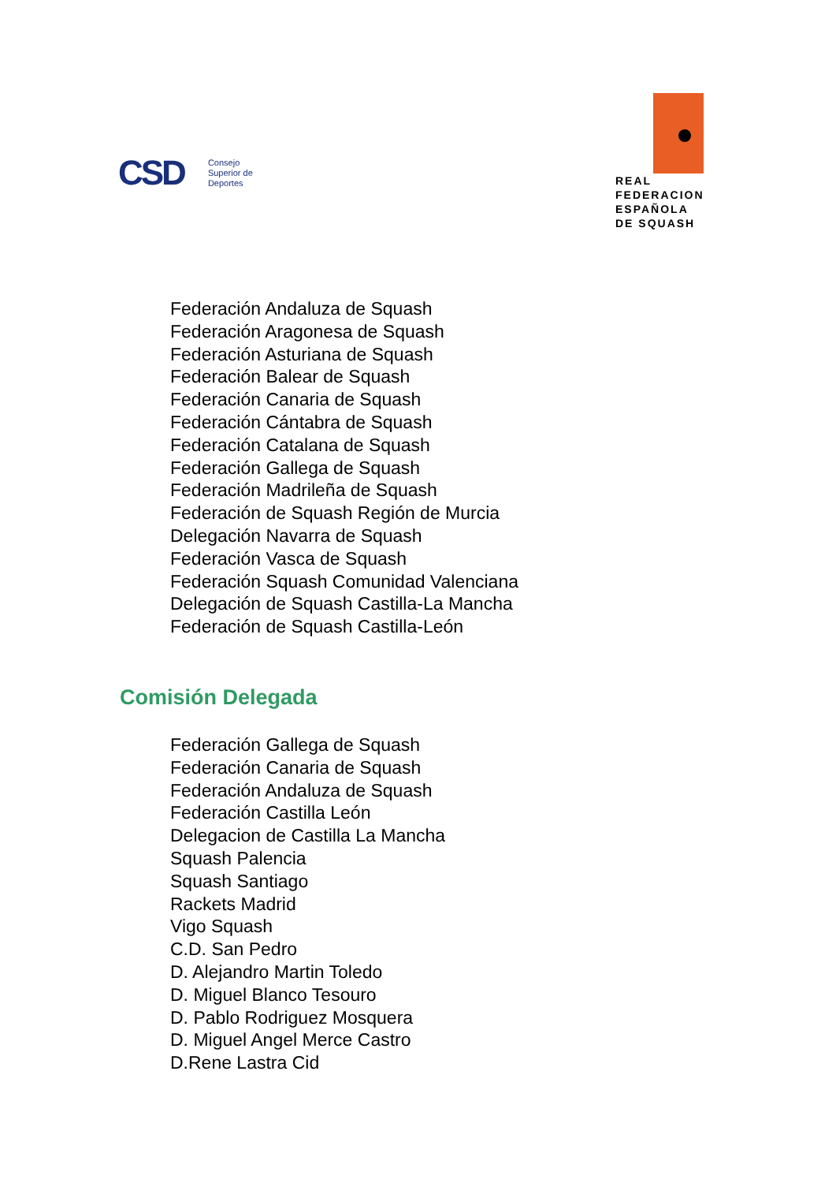CSD
Consejo
Superior de
Deportes
REAL
FEDERACION
ESPAÑOLA
DE SQUASH
Federación Andaluza de Squash
Federación Aragonesa de Squash
Federación Asturiana de Squash
Federación Balear de Squash
Federación Canaria de Squash
Federación Cántabra de Squash
Federación Catalana de Squash
Federación Gallega de Squash
Federación Madrileña de Squash
Federación de Squash Región de Murcia
Delegación Navarra de Squash
Federación Vasca de Squash
Federación Squash Comunidad Valenciana
Delegación de Squash Castilla-La Mancha
Federación de Squash Castilla-León
Comisión Delegada
Federación Gallega de Squash
Federación Canaria de Squash
Federación Andaluza de Squash
Federación Castilla León
Delegacion de Castilla La Mancha
Squash Palencia
Squash Santiago
Rackets Madrid
Vigo Squash
C.D. San Pedro
D. Alejandro Martin Toledo
D. Miguel Blanco Tesouro
D. Pablo Rodriguez Mosquera
D. Miguel Angel Merce Castro
D.Rene Lastra Cid